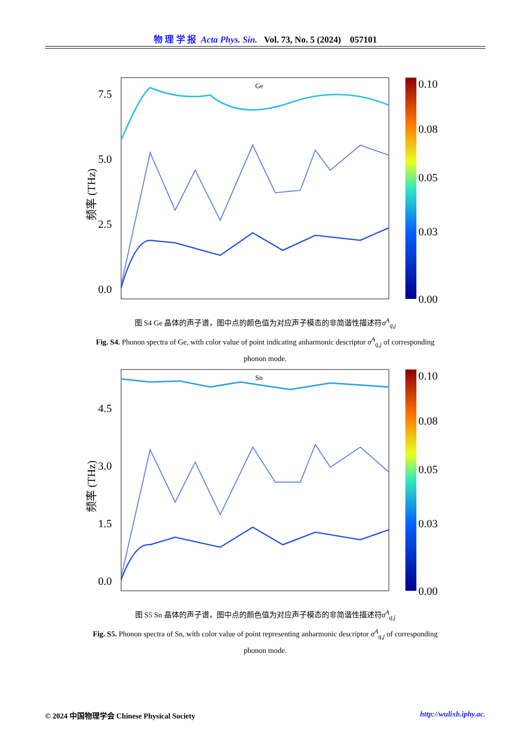物 理 学 报 Acta Phys. Sin. Vol. 73, No. 5 (2024) 057101
Ge
7.5
5.0
2.5
0.0
频率 (THz)
0.10
0.08
0.05
0.03
0.00
图 S4 Ge 晶体的声子谱，图中点的颜色值为对应声子模态的非简谐性描述符σ<sup>A</sup><sub>q,j</sub>
Fig. S4. Phonon spectra of Ge, with color value of point indicating anharmonic descriptor σ<sup>A</sup><sub>q,j</sub> of corresponding phonon mode.
Sn
4.5
3.0
1.5
0.0
频率 (THz)
0.10
0.08
0.05
0.03
0.00
图 S5 Sn 晶体的声子谱，图中点的颜色值为对应声子模态的非简谐性描述符σ<sup>A</sup><sub>q,j</sub>
Fig. S5. Phonon spectra of Sn, with color value of point representing anharmonic descriptor σ<sup>A</sup><sub>q,j</sub> of corresponding phonon mode.
© 2024 中国物理学会 Chinese Physical Society http://wulixb.iphy.ac.